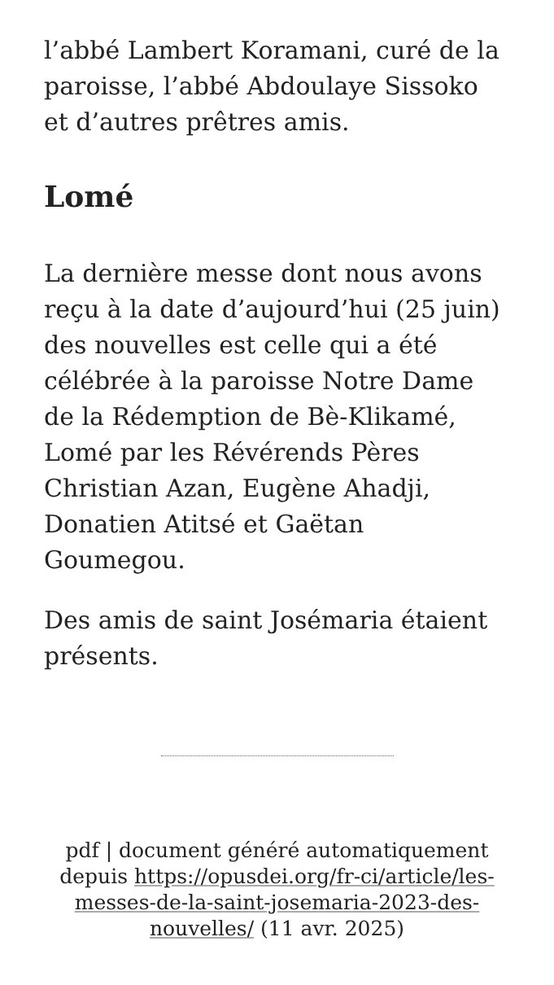l’abbé Lambert Koramani, curé de la paroisse, l’abbé Abdoulaye Sissoko et d’autres prêtres amis.
Lomé
La dernière messe dont nous avons reçu à la date d’aujourd’hui (25 juin) des nouvelles est celle qui a été célébrée à la paroisse Notre Dame de la Rédemption de Bè-Klikamé, Lomé par les Révérends Pères Christian Azan, Eugène Ahadji, Donatien Atitsé et Gaëtan Goumegou.
Des amis de saint Josémaria étaient présents.
pdf | document généré automatiquement depuis https://opusdei.org/fr-ci/article/les-messes-de-la-saint-josemaria-2023-des-nouvelles/ (11 avr. 2025)